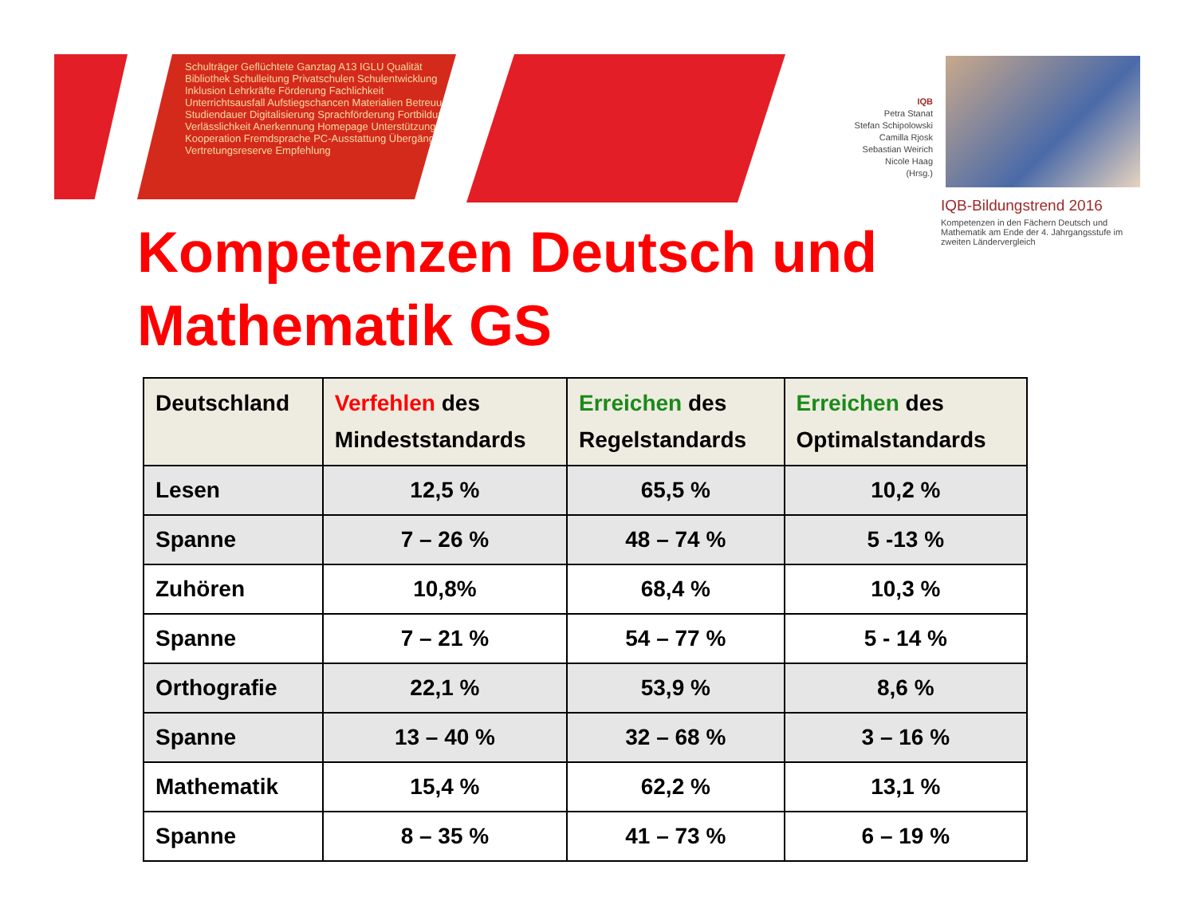Schulträger Geflüchtete Ganztag A13 IGLU Qualität Bibliothek Schulleitung Privatschulen Schulentwicklung Inklusion Lehrkräfte Förderung Fachlichkeit Unterrichtsausfall Aufstiegschancen Materialien Betreuung Studiendauer Digitalisierung Sprachförderung Fortbildung Verlässlichkeit Anerkennung Homepage Unterstützung Kooperation Fremdsprache PC-Ausstattung Übergänge Vertretungsreserve Empfehlung
IQB
Petra Stanat
Stefan Schipolowski
Camilla Rjosk
Sebastian Weirich
Nicole Haag
(Hrsg.)
IQB-Bildungstrend 2016
Kompetenzen in den Fächern Deutsch und Mathematik am Ende der 4. Jahrgangsstufe im zweiten Ländervergleich
Kompetenzen Deutsch und
Mathematik GS
| Deutschland | Verfehlen des Mindeststandards | Erreichen des Regelstandards | Erreichen des Optimalstandards |
| --- | --- | --- | --- |
| Lesen | 12,5 % | 65,5 % | 10,2 % |
| Spanne | 7 – 26 % | 48 – 74 % | 5 -13 % |
| Zuhören | 10,8% | 68,4 % | 10,3 % |
| Spanne | 7 – 21 % | 54 – 77 % | 5 - 14 % |
| Orthografie | 22,1 % | 53,9 % | 8,6 % |
| Spanne | 13 – 40 % | 32 – 68 % | 3 – 16 % |
| Mathematik | 15,4 % | 62,2 % | 13,1 % |
| Spanne | 8 – 35 % | 41 – 73 % | 6 – 19 % |